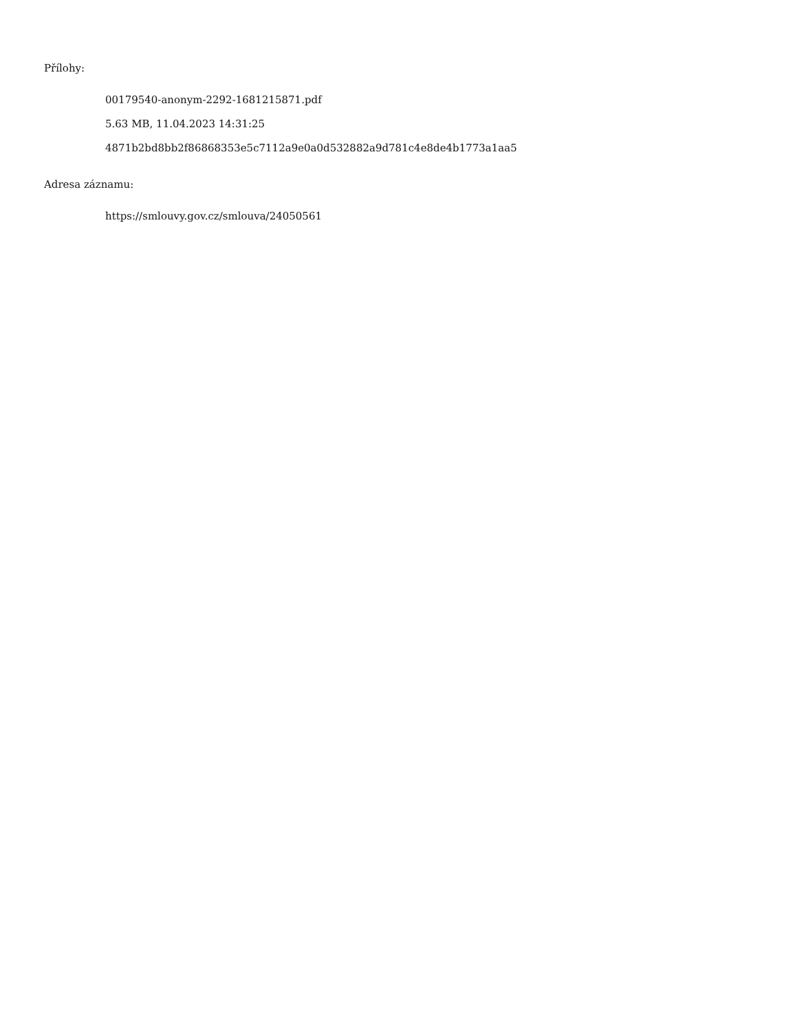Přílohy:
00179540-anonym-2292-1681215871.pdf
5.63 MB, 11.04.2023 14:31:25
4871b2bd8bb2f86868353e5c7112a9e0a0d532882a9d781c4e8de4b1773a1aa5
Adresa záznamu:
https://smlouvy.gov.cz/smlouva/24050561